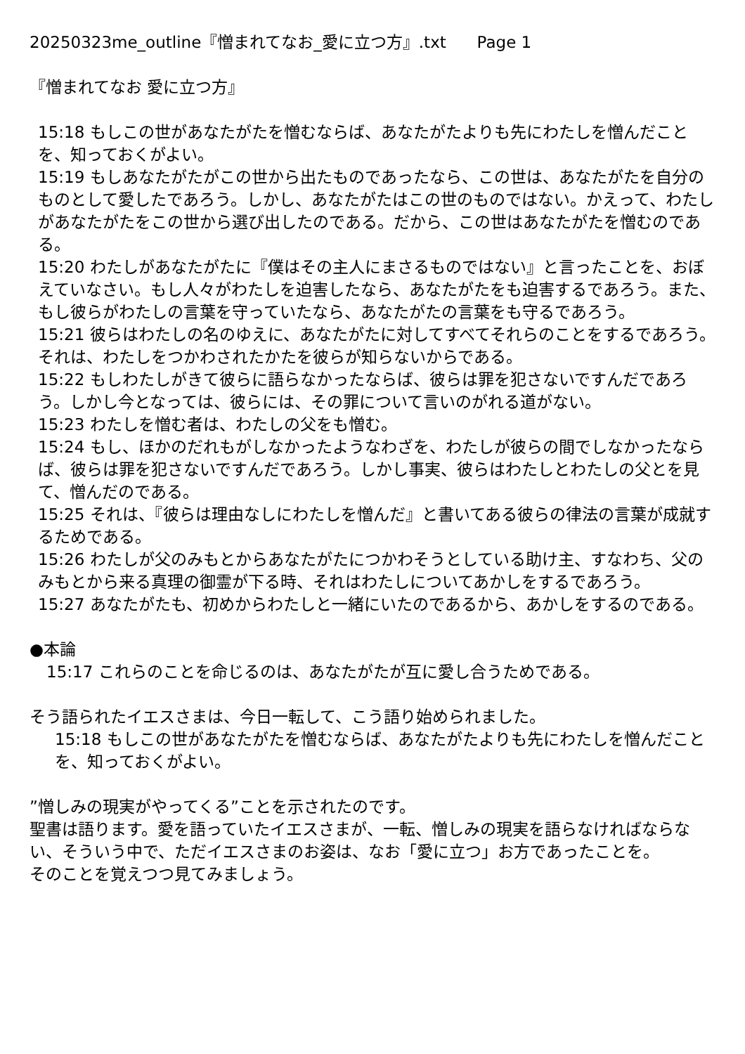20250323me_outline『憎まれてなお_愛に立つ方』.txt Page 1
『憎まれてなお 愛に立つ方』
15:18 もしこの世があなたがたを憎むならば、あなたがたよりも先にわたしを憎んだことを、知っておくがよい。
15:19 もしあなたがたがこの世から出たものであったなら、この世は、あなたがたを自分のものとして愛したであろう。しかし、あなたがたはこの世のものではない。かえって、わたしがあなたがたをこの世から選び出したのである。だから、この世はあなたがたを憎むのである。
15:20 わたしがあなたがたに『僕はその主人にまさるものではない』と言ったことを、おぼえていなさい。もし人々がわたしを迫害したなら、あなたがたをも迫害するであろう。また、もし彼らがわたしの言葉を守っていたなら、あなたがたの言葉をも守るであろう。
15:21 彼らはわたしの名のゆえに、あなたがたに対してすべてそれらのことをするであろう。それは、わたしをつかわされたかたを彼らが知らないからである。
15:22 もしわたしがきて彼らに語らなかったならば、彼らは罪を犯さないですんだであろう。しかし今となっては、彼らには、その罪について言いのがれる道がない。
15:23 わたしを憎む者は、わたしの父をも憎む。
15:24 もし、ほかのだれもがしなかったようなわざを、わたしが彼らの間でしなかったならば、彼らは罪を犯さないですんだであろう。しかし事実、彼らはわたしとわたしの父とを見て、憎んだのである。
15:25 それは、『彼らは理由なしにわたしを憎んだ』と書いてある彼らの律法の言葉が成就するためである。
15:26 わたしが父のみもとからあなたがたにつかわそうとしている助け主、すなわち、父のみもとから来る真理の御霊が下る時、それはわたしについてあかしをするであろう。
15:27 あなたがたも、初めからわたしと一緒にいたのであるから、あかしをするのである。
●本論
15:17 これらのことを命じるのは、あなたがたが互に愛し合うためである。
そう語られたイエスさまは、今日一転して、こう語り始められました。
15:18 もしこの世があなたがたを憎むならば、あなたがたよりも先にわたしを憎んだことを、知っておくがよい。
”憎しみの現実がやってくる”ことを示されたのです。
聖書は語ります。愛を語っていたイエスさまが、一転、憎しみの現実を語らなければならない、そういう中で、ただイエスさまのお姿は、なお「愛に立つ」お方であったことを。
そのことを覚えつつ見てみましょう。